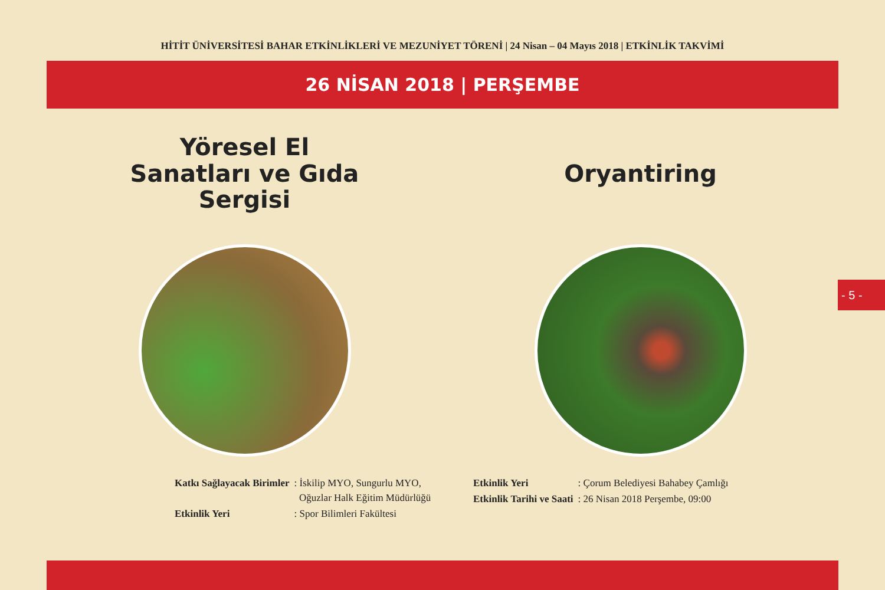HİTİT ÜNİVERSİTESİ BAHAR ETKİNLİKLERİ VE MEZUNİYET TÖRENİ | 24 Nisan – 04 Mayıs 2018 | ETKİNLİK TAKVİMİ
26 NİSAN 2018 | PERŞEMBE
Yöresel El
Sanatları ve Gıda
Sergisi
| Katkı Sağlayacak Birimler | : İskilip MYO, Sungurlu MYO, Oğuzlar Halk Eğitim Müdürlüğü |
| Etkinlik Yeri | : Spor Bilimleri Fakültesi |
Oryantiring
| Etkinlik Yeri | : Çorum Belediyesi Bahabey Çamlığı |
| Etkinlik Tarihi ve Saati | : 26 Nisan 2018 Perşembe, 09:00 |
- 5 -